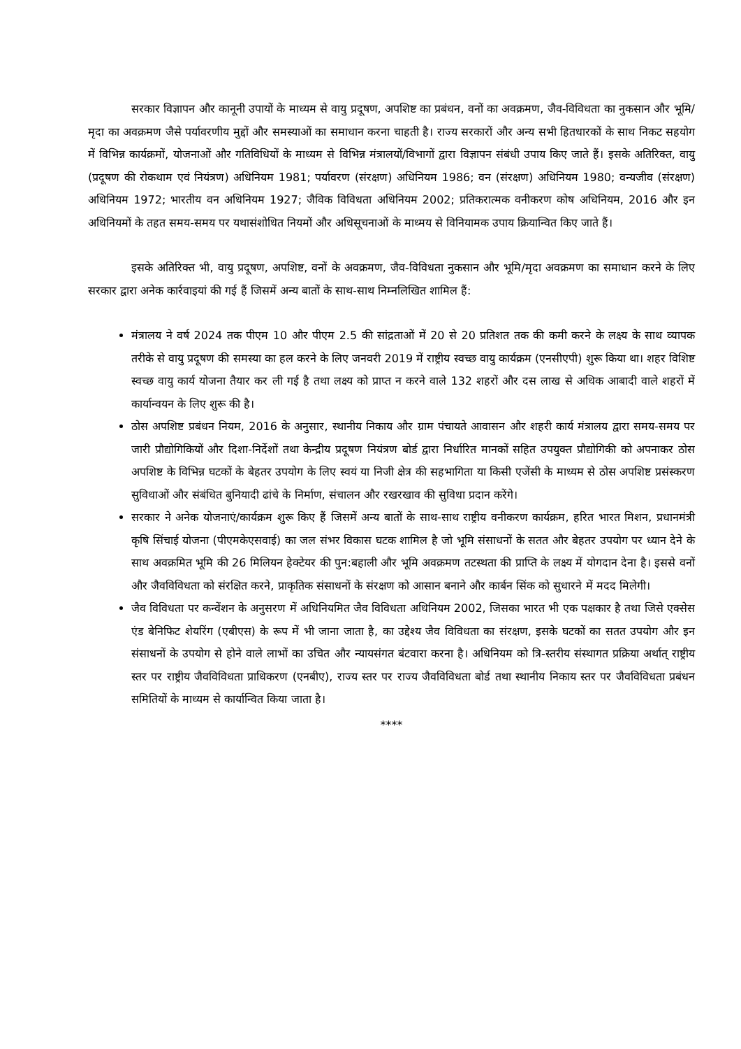सरकार विज्ञापन और कानूनी उपायों के माध्यम से वायु प्रदूषण, अपशिष्ट का प्रबंधन, वनों का अवक्रमण, जैव-विविधता का नुकसान और भूमि/मृदा का अवक्रमण जैसे पर्यावरणीय मुद्दों और समस्याओं का समाधान करना चाहती है। राज्य सरकारों और अन्य सभी हितधारकों के साथ निकट सहयोग में विभिन्न कार्यक्रमों, योजनाओं और गतिविधियों के माध्यम से विभिन्न मंत्रालयों/विभागों द्वारा विज्ञापन संबंधी उपाय किए जाते हैं। इसके अतिरिक्त, वायु (प्रदूषण की रोकथाम एवं नियंत्रण) अधिनियम 1981; पर्यावरण (संरक्षण) अधिनियम 1986; वन (संरक्षण) अधिनियम 1980; वन्यजीव (संरक्षण) अधिनियम 1972; भारतीय वन अधिनियम 1927; जैविक विविधता अधिनियम 2002; प्रतिकरात्मक वनीकरण कोष अधिनियम, 2016 और इन अधिनियमों के तहत समय-समय पर यथासंशोधित नियमों और अधिसूचनाओं के माध्मय से विनियामक उपाय क्रियान्वित किए जाते हैं।
इसके अतिरिक्त भी, वायु प्रदूषण, अपशिष्ट, वनों के अवक्रमण, जैव-विविधता नुकसान और भूमि/मृदा अवक्रमण का समाधान करने के लिए सरकार द्वारा अनेक कार्रवाइयां की गई हैं जिसमें अन्य बातों के साथ-साथ निम्नलिखित शामिल हैं:
मंत्रालय ने वर्ष 2024 तक पीएम 10 और पीएम 2.5 की सांद्रताओं में 20 से 20 प्रतिशत तक की कमी करने के लक्ष्य के साथ व्यापक तरीके से वायु प्रदूषण की समस्या का हल करने के लिए जनवरी 2019 में राष्ट्रीय स्वच्छ वायु कार्यक्रम (एनसीएपी) शुरू किया था। शहर विशिष्ट स्वच्छ वायु कार्य योजना तैयार कर ली गई है तथा लक्ष्य को प्राप्त न करने वाले 132 शहरों और दस लाख से अधिक आबादी वाले शहरों में कार्यान्वयन के लिए शुरू की है।
ठोस अपशिष्ट प्रबंधन नियम, 2016 के अनुसार, स्थानीय निकाय और ग्राम पंचायते आवासन और शहरी कार्य मंत्रालय द्वारा समय-समय पर जारी प्रौद्योगिकियों और दिशा-निर्देशों तथा केन्द्रीय प्रदूषण नियंत्रण बोर्ड द्वारा निर्धारित मानकों सहित उपयुक्त प्रौद्योगिकी को अपनाकर ठोस अपशिष्ट के विभिन्न घटकों के बेहतर उपयोग के लिए स्वयं या निजी क्षेत्र की सहभागिता या किसी एजेंसी के माध्यम से ठोस अपशिष्ट प्रसंस्करण सुविधाओं और संबंधित बुनियादी ढांचे के निर्माण, संचालन और रखरखाव की सुविधा प्रदान करेंगे।
सरकार ने अनेक योजनाएं/कार्यक्रम शुरू किए हैं जिसमें अन्य बातों के साथ-साथ राष्ट्रीय वनीकरण कार्यक्रम, हरित भारत मिशन, प्रधानमंत्री कृषि सिंचाई योजना (पीएमकेएसवाई) का जल संभर विकास घटक शामिल है जो भूमि संसाधनों के सतत और बेहतर उपयोग पर ध्यान देने के साथ अवक्रमित भूमि की 26 मिलियन हेक्टेयर की पुन:बहाली और भूमि अवक्रमण तटस्थता की प्राप्ति के लक्ष्य में योगदान देना है। इससे वनों और जैवविविधता को संरक्षित करने, प्राकृतिक संसाधनों के संरक्षण को आसान बनाने और कार्बन सिंक को सुधारने में मदद मिलेगी।
जैव विविधता पर कन्वेंशन के अनुसरण में अधिनियमित जैव विविधता अधिनियम 2002, जिसका भारत भी एक पक्षकार है तथा जिसे एक्सेस एंड बेनिफिट शेयरिंग (एबीएस) के रूप में भी जाना जाता है, का उद्देश्य जैव विविधता का संरक्षण, इसके घटकों का सतत उपयोग और इन संसाधनों के उपयोग से होने वाले लाभों का उचित और न्यायसंगत बंटवारा करना है। अधिनियम को त्रि-स्तरीय संस्थागत प्रक्रिया अर्थात् राष्ट्रीय स्तर पर राष्ट्रीय जैवविविधता प्राधिकरण (एनबीए), राज्य स्तर पर राज्य जैवविविधता बोर्ड तथा स्थानीय निकाय स्तर पर जैवविविधता प्रबंधन समितियों के माध्यम से कार्यान्वित किया जाता है।
****